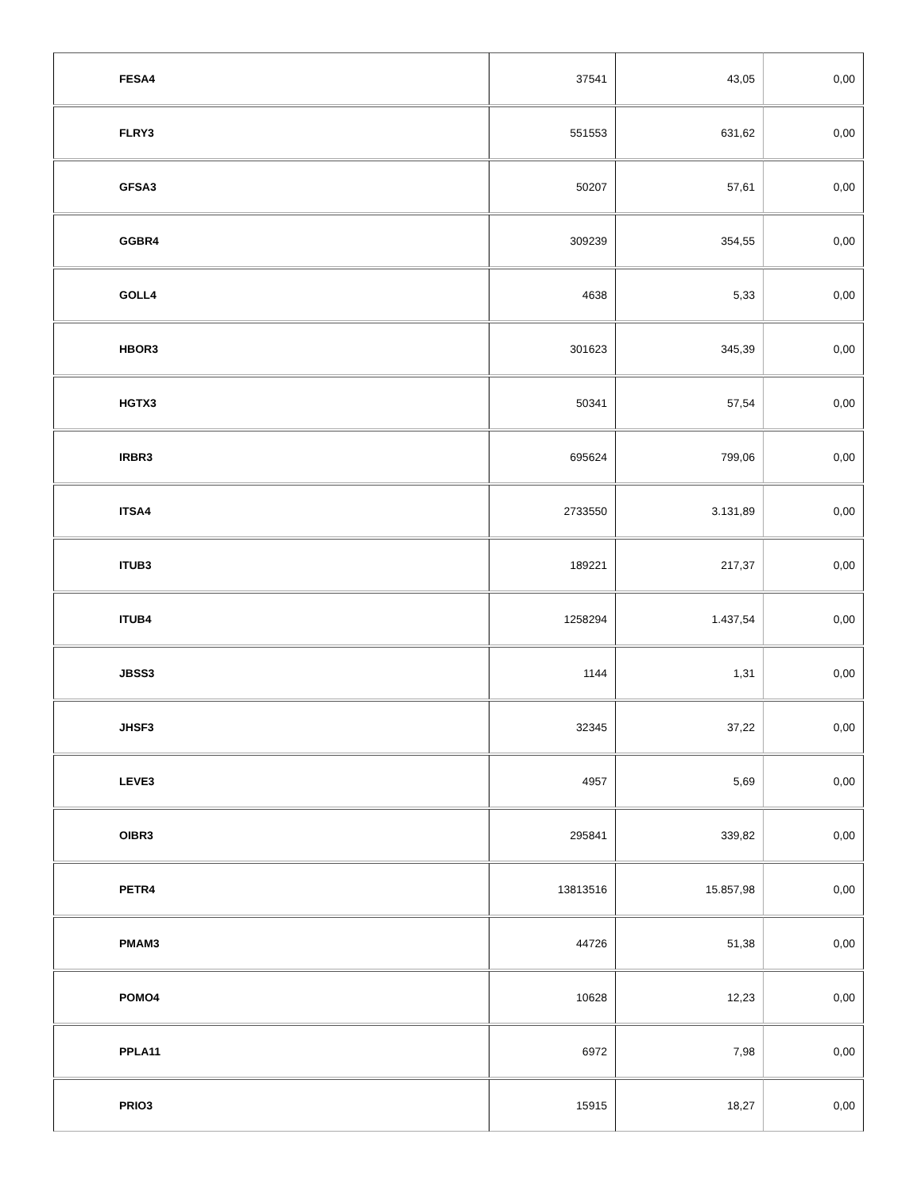| FESA4 | 37541 | 43,05 | 0,00 |
| FLRY3 | 551553 | 631,62 | 0,00 |
| GFSA3 | 50207 | 57,61 | 0,00 |
| GGBR4 | 309239 | 354,55 | 0,00 |
| GOLL4 | 4638 | 5,33 | 0,00 |
| HBOR3 | 301623 | 345,39 | 0,00 |
| HGTX3 | 50341 | 57,54 | 0,00 |
| IRBR3 | 695624 | 799,06 | 0,00 |
| ITSA4 | 2733550 | 3.131,89 | 0,00 |
| ITUB3 | 189221 | 217,37 | 0,00 |
| ITUB4 | 1258294 | 1.437,54 | 0,00 |
| JBSS3 | 1144 | 1,31 | 0,00 |
| JHSF3 | 32345 | 37,22 | 0,00 |
| LEVE3 | 4957 | 5,69 | 0,00 |
| OIBR3 | 295841 | 339,82 | 0,00 |
| PETR4 | 13813516 | 15.857,98 | 0,00 |
| PMAM3 | 44726 | 51,38 | 0,00 |
| POMO4 | 10628 | 12,23 | 0,00 |
| PPLA11 | 6972 | 7,98 | 0,00 |
| PRIO3 | 15915 | 18,27 | 0,00 |